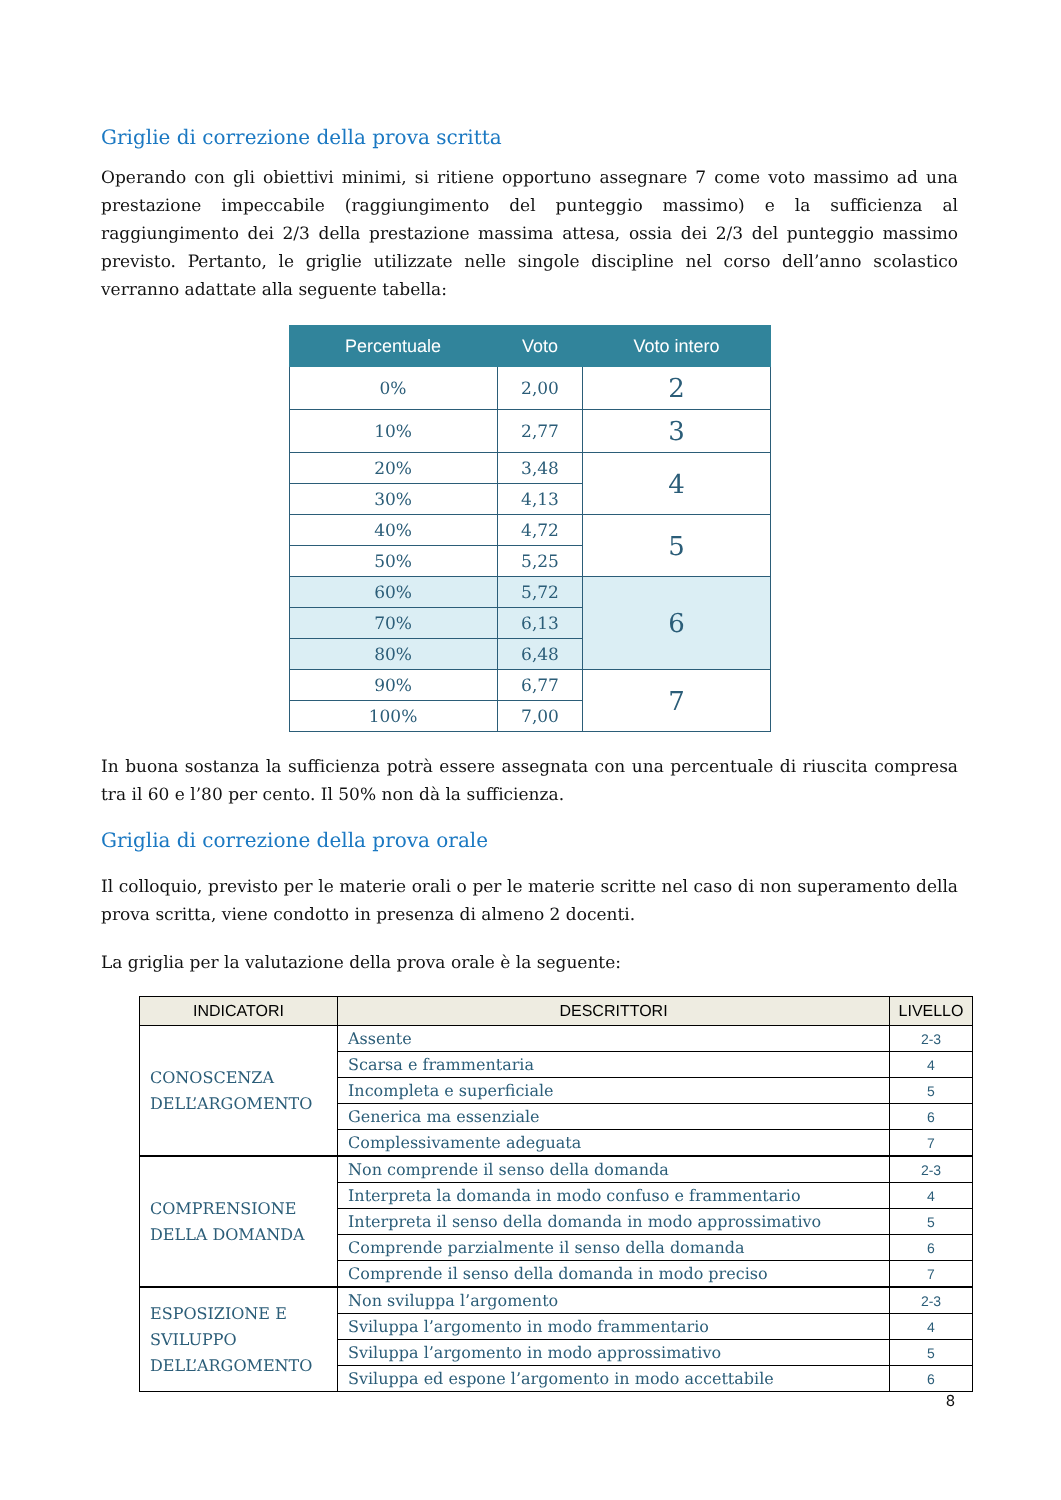Griglie di correzione della prova scritta
Operando con gli obiettivi minimi, si ritiene opportuno assegnare 7 come voto massimo ad una prestazione impeccabile (raggiungimento del punteggio massimo) e la sufficienza al raggiungimento dei 2/3 della prestazione massima attesa, ossia dei 2/3 del punteggio massimo previsto. Pertanto, le griglie utilizzate nelle singole discipline nel corso dell’anno scolastico verranno adattate alla seguente tabella:
| Percentuale | Voto | Voto intero |
| --- | --- | --- |
| 0% | 2,00 | 2 |
| 10% | 2,77 | 3 |
| 20% | 3,48 | 4 |
| 30% | 4,13 | |
| 40% | 4,72 | 5 |
| 50% | 5,25 | |
| 60% | 5,72 | 6 |
| 70% | 6,13 | |
| 80% | 6,48 | |
| 90% | 6,77 | 7 |
| 100% | 7,00 | |
In buona sostanza la sufficienza potrà essere assegnata con una percentuale di riuscita compresa tra il 60 e l’80 per cento. Il 50% non dà la sufficienza.
Griglia di correzione della prova orale
Il colloquio, previsto per le materie orali o per le materie scritte nel caso di non superamento della prova scritta, viene condotto in presenza di almeno 2 docenti.
La griglia per la valutazione della prova orale è la seguente:
| INDICATORI | DESCRITTORI | LIVELLO |
| --- | --- | --- |
| CONOSCENZA DELL’ARGOMENTO | Assente | 2-3 |
| | Scarsa e frammentaria | 4 |
| | Incompleta e superficiale | 5 |
| | Generica ma essenziale | 6 |
| | Complessivamente adeguata | 7 |
| COMPRENSIONE DELLA DOMANDA | Non comprende il senso della domanda | 2-3 |
| | Interpreta la domanda in modo confuso e frammentario | 4 |
| | Interpreta il senso della domanda in modo approssimativo | 5 |
| | Comprende parzialmente il senso della domanda | 6 |
| | Comprende il senso della domanda in modo preciso | 7 |
| ESPOSIZIONE E SVILUPPO DELL’ARGOMENTO | Non sviluppa l’argomento | 2-3 |
| | Sviluppa l’argomento in modo frammentario | 4 |
| | Sviluppa l’argomento in modo approssimativo | 5 |
| | Sviluppa ed espone l’argomento in modo accettabile | 6 |
8